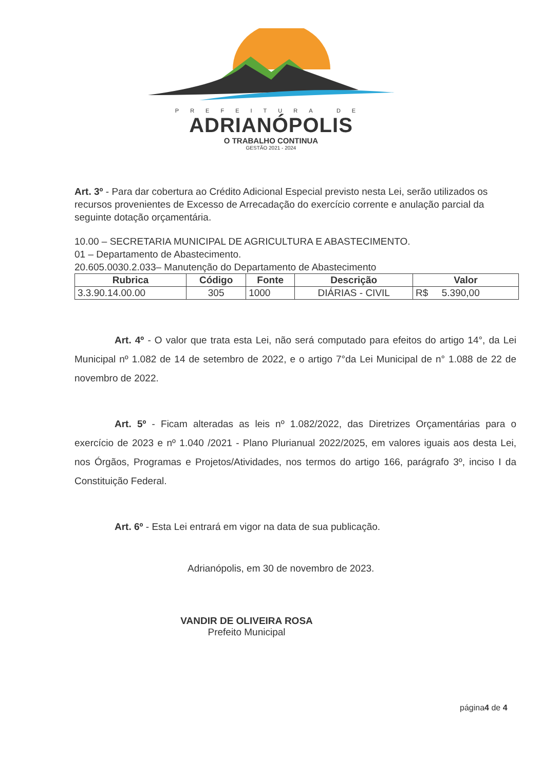PREFEITURA DE
ADRIANÓPOLIS
O TRABALHO CONTINUA
GESTÃO 2021 - 2024
Art. 3º - Para dar cobertura ao Crédito Adicional Especial previsto nesta Lei, serão utilizados os recursos provenientes de Excesso de Arrecadação do exercício corrente e anulação parcial da seguinte dotação orçamentária.
10.00 – SECRETARIA MUNICIPAL DE AGRICULTURA E ABASTECIMENTO.
01 – Departamento de Abastecimento.
20.605.0030.2.033– Manutenção do Departamento de Abastecimento
| Rubrica | Código | Fonte | Descrição | Valor |
| --- | --- | --- | --- | --- |
| 3.3.90.14.00.00 | 305 | 1000 | DIÁRIAS - CIVIL | R$ 5.390,00 |
Art. 4º - O valor que trata esta Lei, não será computado para efeitos do artigo 14°, da Lei Municipal nº 1.082 de 14 de setembro de 2022, e o artigo 7°da Lei Municipal de n° 1.088 de 22 de novembro de 2022.
Art. 5º - Ficam alteradas as leis nº 1.082/2022, das Diretrizes Orçamentárias para o exercício de 2023 e nº 1.040 /2021 - Plano Plurianual 2022/2025, em valores iguais aos desta Lei, nos Órgãos, Programas e Projetos/Atividades, nos termos do artigo 166, parágrafo 3º, inciso I da Constituição Federal.
Art. 6º - Esta Lei entrará em vigor na data de sua publicação.
Adrianópolis, em 30 de novembro de 2023.
VANDIR DE OLIVEIRA ROSA
Prefeito Municipal
página4 de 4